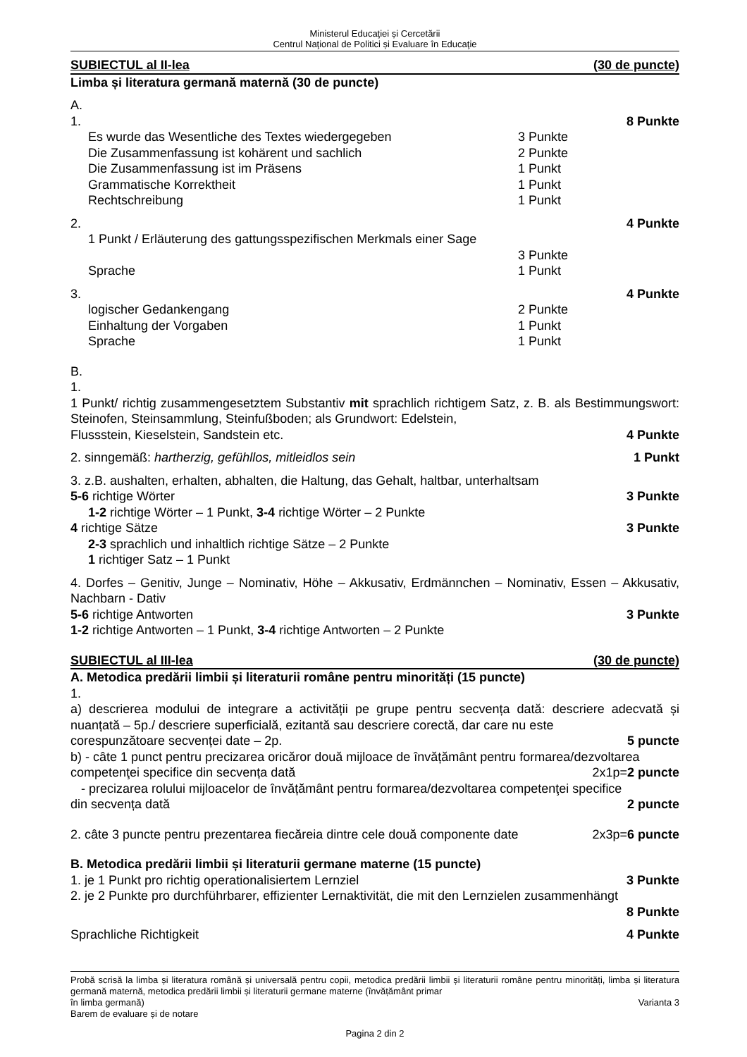Ministerul Educaţiei și Cercetării
Centrul Naţional de Politici și Evaluare în Educaţie
SUBIECTUL al II-lea (30 de puncte)
Limba și literatura germană maternă (30 de puncte)
A.
1. 8 Punkte
Es wurde das Wesentliche des Textes wiedergegeben 3 Punkte
Die Zusammenfassung ist kohärent und sachlich 2 Punkte
Die Zusammenfassung ist im Präsens 1 Punkt
Grammatische Korrektheit 1 Punkt
Rechtschreibung 1 Punkt
2. 4 Punkte
1 Punkt / Erläuterung des gattungsspezifischen Merkmals einer Sage
3 Punkte
Sprache 1 Punkt
3. 4 Punkte
logischer Gedankengang 2 Punkte
Einhaltung der Vorgaben 1 Punkt
Sprache 1 Punkt
B.
1.
1 Punkt/ richtig zusammengesetztem Substantiv mit sprachlich richtigem Satz, z. B. als Bestimmungswort: Steinofen, Steinsammlung, Steinfußboden; als Grundwort: Edelstein,
Flussstein, Kieselstein, Sandstein etc. 4 Punkte
2. sinngemäß: hartherzig, gefühllos, mitleidlos sein 1 Punkt
3. z.B. aushalten, erhalten, abhalten, die Haltung, das Gehalt, haltbar, unterhaltsam
5-6 richtige Wörter 3 Punkte
1-2 richtige Wörter – 1 Punkt, 3-4 richtige Wörter – 2 Punkte
4 richtige Sätze 3 Punkte
2-3 sprachlich und inhaltlich richtige Sätze – 2 Punkte
1 richtiger Satz – 1 Punkt
4. Dorfes – Genitiv, Junge – Nominativ, Höhe – Akkusativ, Erdmännchen – Nominativ, Essen – Akkusativ, Nachbarn - Dativ
5-6 richtige Antworten 3 Punkte
1-2 richtige Antworten – 1 Punkt, 3-4 richtige Antworten – 2 Punkte
SUBIECTUL al III-lea (30 de puncte)
A. Metodica predării limbii și literaturii române pentru minorități (15 puncte)
1.
a) descrierea modului de integrare a activității pe grupe pentru secvența dată: descriere adecvată și nuanțată – 5p./ descriere superficială, ezitantă sau descriere corectă, dar care nu este
corespunzătoare secvenței date – 2p. 5 puncte
b) - câte 1 punct pentru precizarea oricăror două mijloace de învățământ pentru formarea/dezvoltarea
competenţei specifice din secvența dată 2x1p=2 puncte
- precizarea rolului mijloacelor de învățământ pentru formarea/dezvoltarea competenţei specifice
din secvența dată 2 puncte
2. câte 3 puncte pentru prezentarea fiecăreia dintre cele două componente date 2x3p=6 puncte
B. Metodica predării limbii și literaturii germane materne (15 puncte)
1. je 1 Punkt pro richtig operationalisiertem Lernziel 3 Punkte
2. je 2 Punkte pro durchführbarer, effizienter Lernaktivität, die mit den Lernzielen zusammenhängt
8 Punkte
Sprachliche Richtigkeit 4 Punkte
Probă scrisă la limba și literatura română și universală pentru copii, metodica predării limbii și literaturii române pentru minorități, limba și literatura germană maternă, metodica predării limbii și literaturii germane materne (învățământ primar
în limba germană) Varianta 3
Barem de evaluare și de notare
Pagina 2 din 2